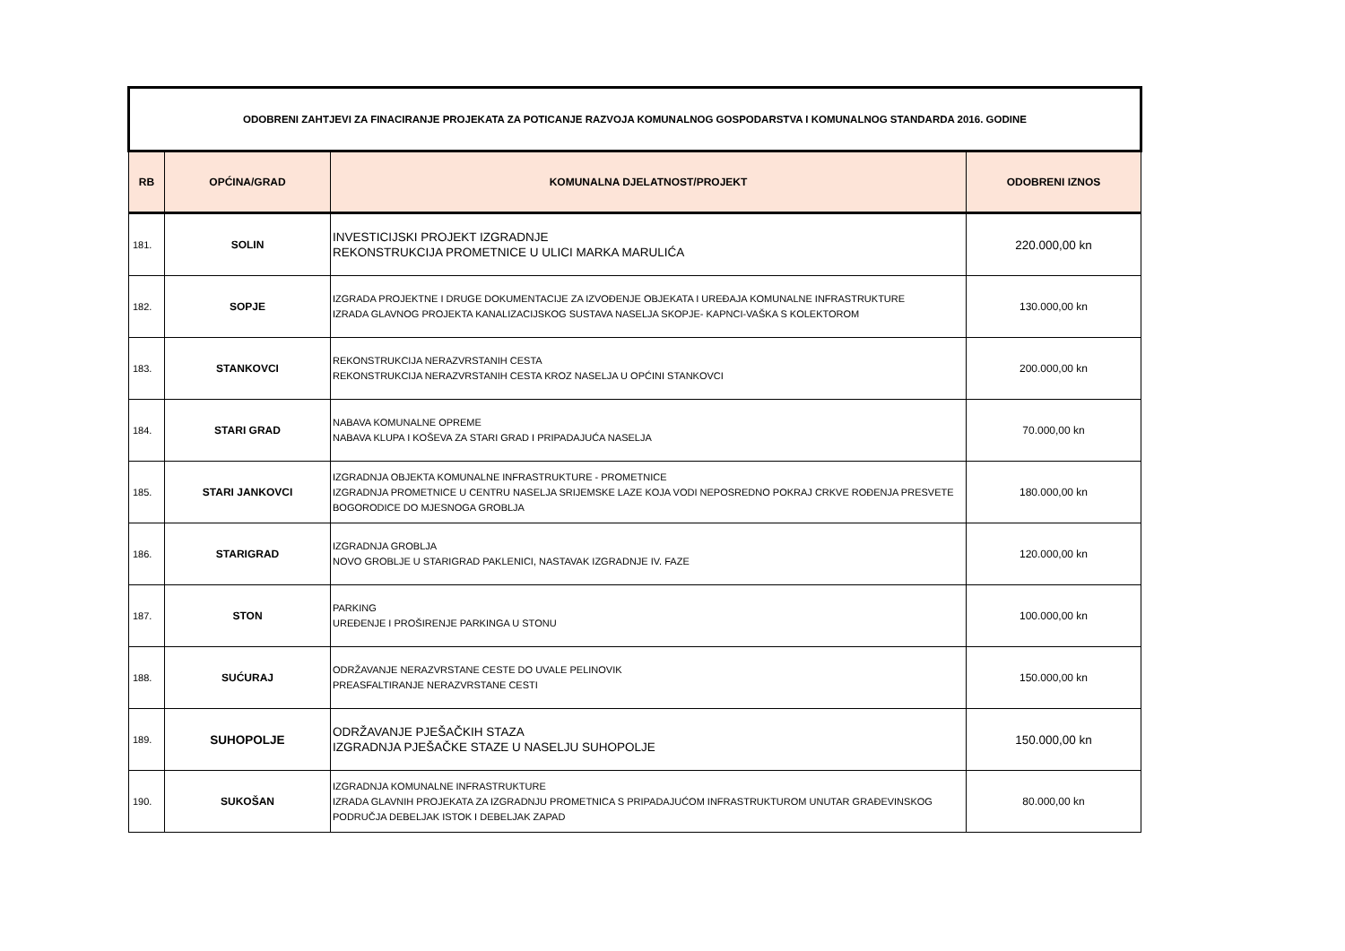| ODOBRENI ZAHTJEVI ZA FINACIRANJE PROJEKATA ZA POTICANJE RAZVOJA KOMUNALNOG GOSPODARSTVA I KOMUNALNOG STANDARDA 2016. GODINE | | | |
| --- | --- | --- | --- |
| RB | OPĆINA/GRAD | KOMUNALNA DJELATNOST/PROJEKT | ODOBRENI IZNOS |
| 181. | SOLIN | INVESTICIJSKI PROJEKT IZGRADNJE REKONSTRUKCIJA PROMETNICE U ULICI MARKA MARULIĆA | 220.000,00 kn |
| 182. | SOPJE | IZGRADA PROJEKTNE I DRUGE DOKUMENTACIJE ZA IZVOĐENJE OBJEKATA I UREĐAJA KOMUNALNE INFRASTRUKTURE IZRADA GLAVNOG PROJEKTA KANALIZACIJSKOG SUSTAVA NASELJA SKOPJE- KAPNCI-VAŠKA S KOLEKTOROM | 130.000,00 kn |
| 183. | STANKOVCI | REKONSTRUKCIJA NERAZVRSTANIH CESTA REKONSTRUKCIJA NERAZVRSTANIH CESTA KROZ NASELJA U OPĆINI STANKOVCI | 200.000,00 kn |
| 184. | STARI GRAD | NABAVA KOMUNALNE OPREME NABAVA KLUPA I KOŠEVA ZA STARI GRAD I PRIPADAJUĆA NASELJA | 70.000,00 kn |
| 185. | STARI JANKOVCI | IZGRADNJA OBJEKTA KOMUNALNE INFRASTRUKTURE - PROMETNICE IZGRADNJA PROMETNICE U CENTRU NASELJA SRIJEMSKE LAZE KOJA VODI NEPOSREDNO POKRAJ CRKVE ROĐENJA PRESVETE BOGORODICE DO MJESNOGA GROBLJA | 180.000,00 kn |
| 186. | STARIGRAD | IZGRADNJA GROBLJA NOVO GROBLJE U STARIGRAD PAKLENICI, NASTAVAK IZGRADNJE IV. FAZE | 120.000,00 kn |
| 187. | STON | PARKING UREĐENJE I PROŠIRENJE PARKINGA U STONU | 100.000,00 kn |
| 188. | SUĆURAJ | ODRŽAVANJE NERAZVRSTANE CESTE DO UVALE PELINOVIK PREASFALTIRANJE NERAZVRSTANE CESTI | 150.000,00 kn |
| 189. | SUHOPOLJE | ODRŽAVANJE PJEŠAČKIH STAZA IZGRADNJA PJEŠAČKE STAZE U NASELJU SUHOPOLJE | 150.000,00 kn |
| 190. | SUKOŠAN | IZGRADNJA KOMUNALNE INFRASTRUKTURE IZRADA GLAVNIH PROJEKATA ZA IZGRADNJU PROMETNICA S PRIPADAJUĆOM INFRASTRUKTUROM UNUTAR GRAĐEVINSKOG PODRUČJA DEBELJAK ISTOK I DEBELJAK ZAPAD | 80.000,00 kn |